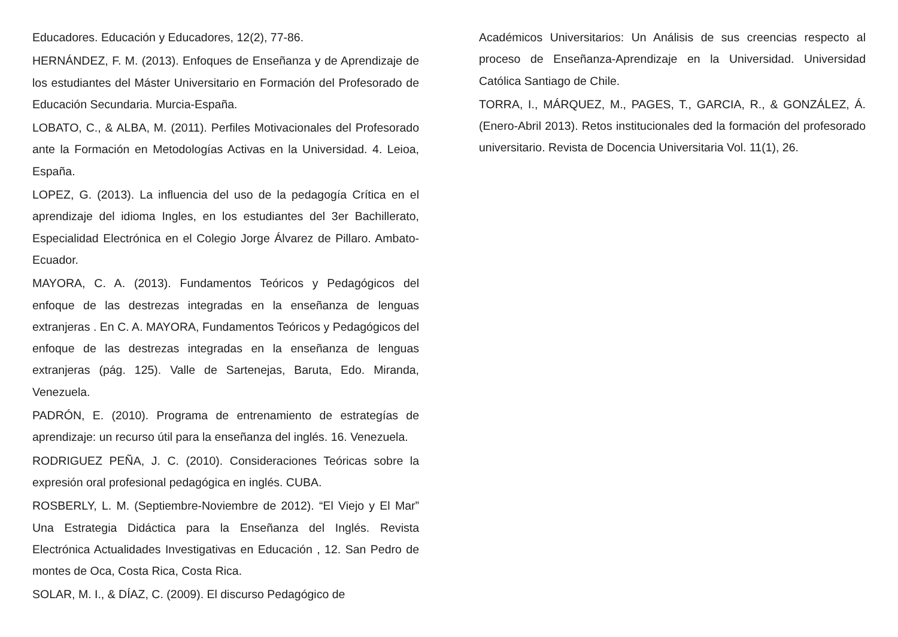Educadores. Educación y Educadores, 12(2), 77-86.
HERNÁNDEZ, F. M. (2013). Enfoques de Enseñanza y de Aprendizaje de los estudiantes del Máster Universitario en Formación del Profesorado de Educación Secundaria. Murcia-España.
LOBATO, C., & ALBA, M. (2011). Perfiles Motivacionales del Profesorado ante la Formación en Metodologías Activas en la Universidad. 4. Leioa, España.
LOPEZ, G. (2013). La influencia del uso de la pedagogía Crítica en el aprendizaje del idioma Ingles, en los estudiantes del 3er Bachillerato, Especialidad Electrónica en el Colegio Jorge Álvarez de Pillaro. Ambato-Ecuador.
MAYORA, C. A. (2013). Fundamentos Teóricos y Pedagógicos del enfoque de las destrezas integradas en la enseñanza de lenguas extranjeras . En C. A. MAYORA, Fundamentos Teóricos y Pedagógicos del enfoque de las destrezas integradas en la enseñanza de lenguas extranjeras (pág. 125). Valle de Sartenejas, Baruta, Edo. Miranda, Venezuela.
PADRÓN, E. (2010). Programa de entrenamiento de estrategías de aprendizaje: un recurso útil para la enseñanza del inglés. 16. Venezuela.
RODRIGUEZ PEÑA, J. C. (2010). Consideraciones Teóricas sobre la expresión oral profesional pedagógica en inglés. CUBA.
ROSBERLY, L. M. (Septiembre-Noviembre de 2012). “El Viejo y El Mar” Una Estrategia Didáctica para la Enseñanza del Inglés. Revista Electrónica Actualidades Investigativas en Educación , 12. San Pedro de montes de Oca, Costa Rica, Costa Rica.
SOLAR, M. I., & DÍAZ, C. (2009). El discurso Pedagógico de
Académicos Universitarios: Un Análisis de sus creencias respecto al proceso de Enseñanza-Aprendizaje en la Universidad. Universidad Católica Santiago de Chile.
TORRA, I., MÁRQUEZ, M., PAGES, T., GARCIA, R., & GONZÁLEZ, Á. (Enero-Abril 2013). Retos institucionales ded la formación del profesorado universitario. Revista de Docencia Universitaria Vol. 11(1), 26.